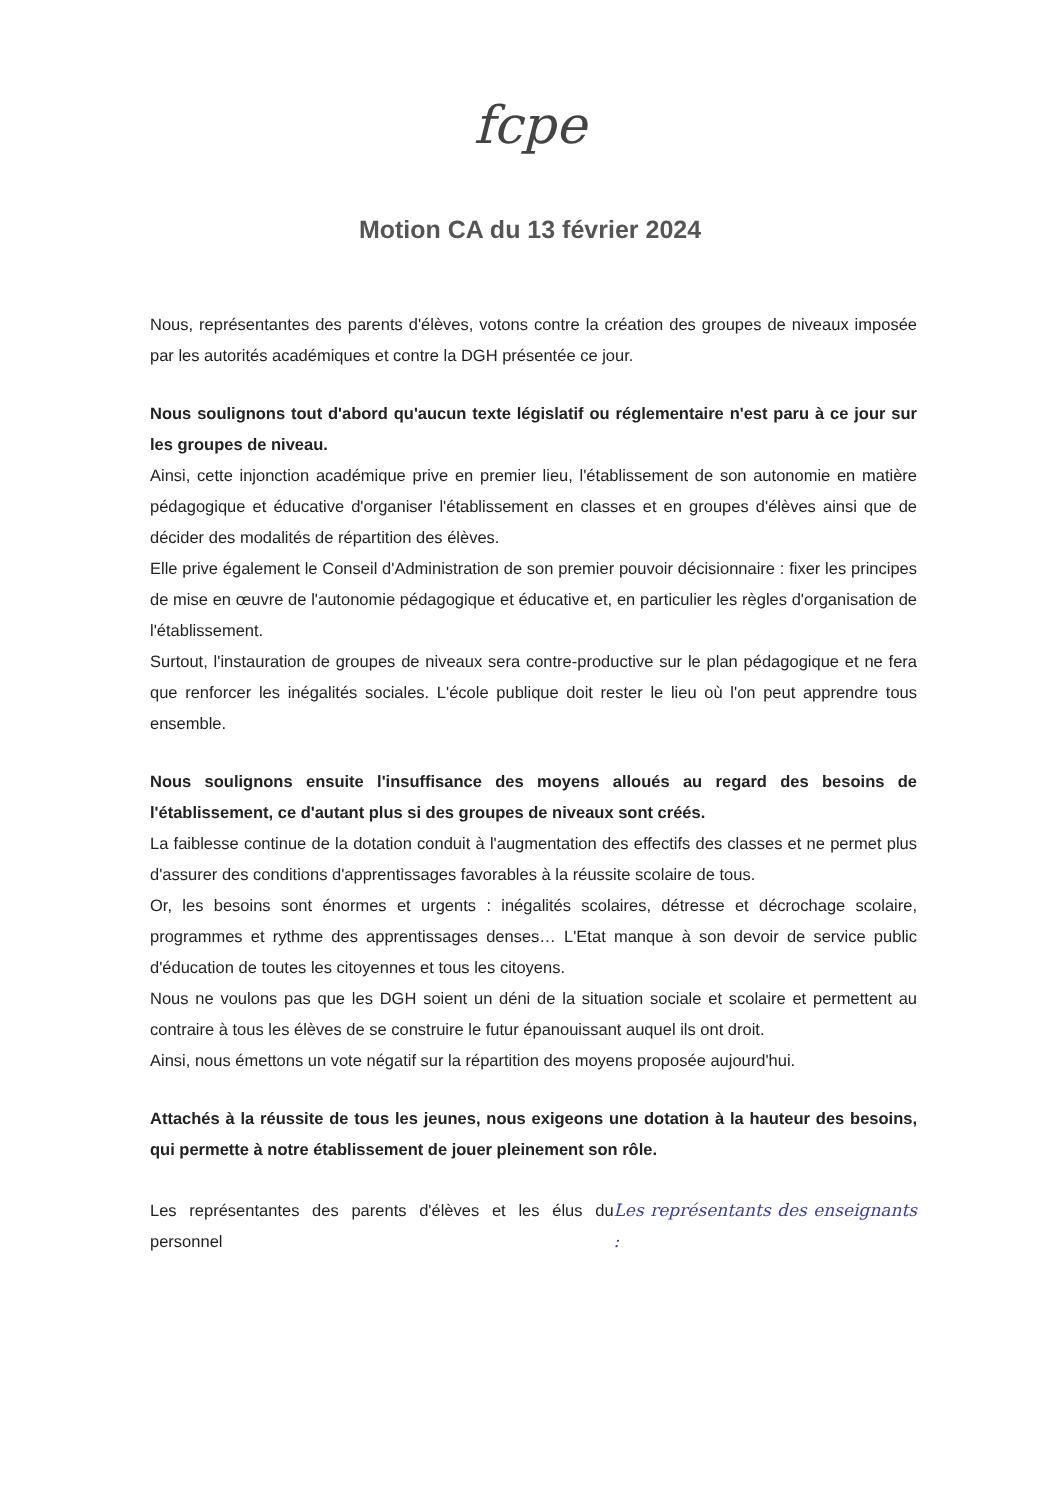fcpe
Motion CA du 13 février 2024
Nous, représentantes des parents d'élèves, votons contre la création des groupes de niveaux imposée par les autorités académiques et contre la DGH présentée ce jour.
Nous soulignons tout d'abord qu'aucun texte législatif ou réglementaire n'est paru à ce jour sur les groupes de niveau.
Ainsi, cette injonction académique prive en premier lieu, l'établissement de son autonomie en matière pédagogique et éducative d'organiser l'établissement en classes et en groupes d'élèves ainsi que de décider des modalités de répartition des élèves.
Elle prive également le Conseil d'Administration de son premier pouvoir décisionnaire : fixer les principes de mise en œuvre de l'autonomie pédagogique et éducative et, en particulier les règles d'organisation de l'établissement.
Surtout, l'instauration de groupes de niveaux sera contre-productive sur le plan pédagogique et ne fera que renforcer les inégalités sociales. L'école publique doit rester le lieu où l'on peut apprendre tous ensemble.
Nous soulignons ensuite l'insuffisance des moyens alloués au regard des besoins de l'établissement, ce d'autant plus si des groupes de niveaux sont créés.
La faiblesse continue de la dotation conduit à l'augmentation des effectifs des classes et ne permet plus d'assurer des conditions d'apprentissages favorables à la réussite scolaire de tous.
Or, les besoins sont énormes et urgents : inégalités scolaires, détresse et décrochage scolaire, programmes et rythme des apprentissages denses… L'Etat manque à son devoir de service public d'éducation de toutes les citoyennes et tous les citoyens.
Nous ne voulons pas que les DGH soient un déni de la situation sociale et scolaire et permettent au contraire à tous les élèves de se construire le futur épanouissant auquel ils ont droit.
Ainsi, nous émettons un vote négatif sur la répartition des moyens proposée aujourd'hui.
Attachés à la réussite de tous les jeunes, nous exigeons une dotation à la hauteur des besoins, qui permette à notre établissement de jouer pleinement son rôle.
Les représentantes des parents d'élèves et les élus du personnel Les représentants des enseignants :